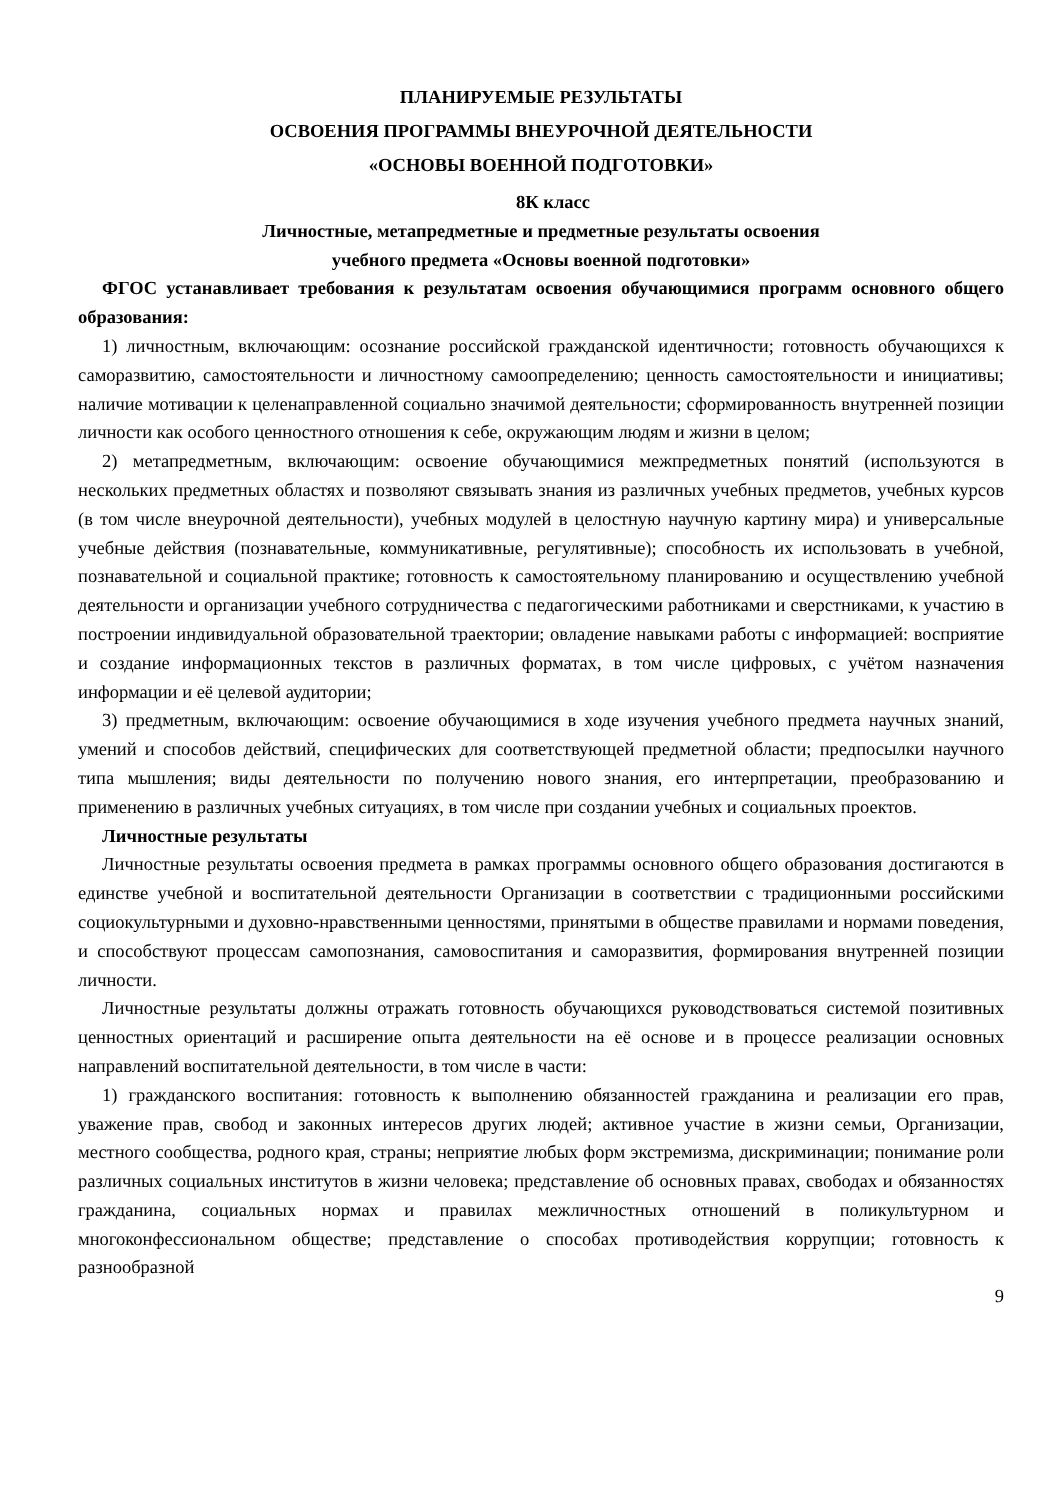ПЛАНИРУЕМЫЕ РЕЗУЛЬТАТЫ
ОСВОЕНИЯ ПРОГРАММЫ ВНЕУРОЧНОЙ ДЕЯТЕЛЬНОСТИ
«ОСНОВЫ ВОЕННОЙ ПОДГОТОВКИ»
8К класс
Личностные, метапредметные и предметные результаты освоения
учебного предмета «Основы военной подготовки»
ФГОС устанавливает требования к результатам освоения обучающимися программ основного общего образования:
1) личностным, включающим: осознание российской гражданской идентичности; готовность обучающихся к саморазвитию, самостоятельности и личностному самоопределению; ценность самостоятельности и инициативы; наличие мотивации к целенаправленной социально значимой деятельности; сформированность внутренней позиции личности как особого ценностного отношения к себе, окружающим людям и жизни в целом;
2) метапредметным, включающим: освоение обучающимися межпредметных понятий (используются в нескольких предметных областях и позволяют связывать знания из различных учебных предметов, учебных курсов (в том числе внеурочной деятельности), учебных модулей в целостную научную картину мира) и универсальные учебные действия (познавательные, коммуникативные, регулятивные); способность их использовать в учебной, познавательной и социальной практике; готовность к самостоятельному планированию и осуществлению учебной деятельности и организации учебного сотрудничества с педагогическими работниками и сверстниками, к участию в построении индивидуальной образовательной траектории; овладение навыками работы с информацией: восприятие и создание информационных текстов в различных форматах, в том числе цифровых, с учётом назначения информации и её целевой аудитории;
3) предметным, включающим: освоение обучающимися в ходе изучения учебного предмета научных знаний, умений и способов действий, специфических для соответствующей предметной области; предпосылки научного типа мышления; виды деятельности по получению нового знания, его интерпретации, преобразованию и применению в различных учебных ситуациях, в том числе при создании учебных и социальных проектов.
Личностные результаты
Личностные результаты освоения предмета в рамках программы основного общего образования достигаются в единстве учебной и воспитательной деятельности Организации в соответствии с традиционными российскими социокультурными и духовно-нравственными ценностями, принятыми в обществе правилами и нормами поведения, и способствуют процессам самопознания, самовоспитания и саморазвития, формирования внутренней позиции личности.
Личностные результаты должны отражать готовность обучающихся руководствоваться системой позитивных ценностных ориентаций и расширение опыта деятельности на её основе и в процессе реализации основных направлений воспитательной деятельности, в том числе в части:
1) гражданского воспитания: готовность к выполнению обязанностей гражданина и реализации его прав, уважение прав, свобод и законных интересов других людей; активное участие в жизни семьи, Организации, местного сообщества, родного края, страны; неприятие любых форм экстремизма, дискриминации; понимание роли различных социальных институтов в жизни человека; представление об основных правах, свободах и обязанностях гражданина, социальных нормах и правилах межличностных отношений в поликультурном и многоконфессиональном обществе; представление о способах противодействия коррупции; готовность к разнообразной
9